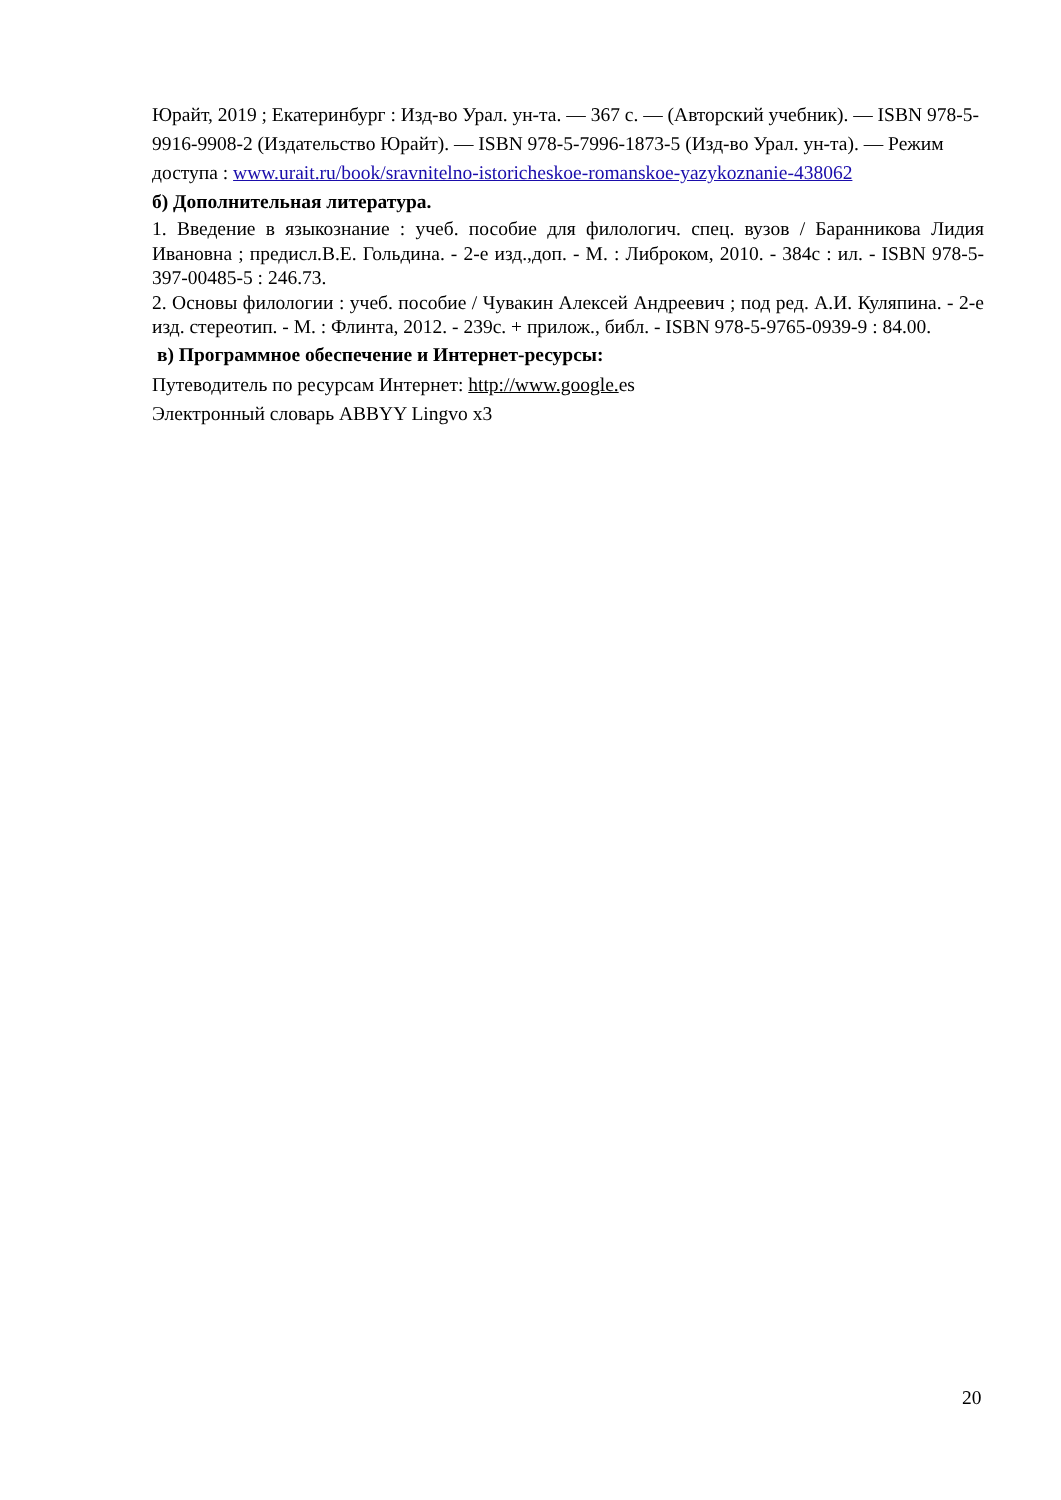Юрайт, 2019 ; Екатеринбург : Изд-во Урал. ун-та. — 367 с. — (Авторский учебник). — ISBN 978-5-9916-9908-2 (Издательство Юрайт). — ISBN 978-5-7996-1873-5 (Изд-во Урал. ун-та). — Режим доступа : www.urait.ru/book/sravnitelno-istoricheskoe-romanskoe-yazykoznanie-438062
б) Дополнительная литература.
1. Введение в языкознание : учеб. пособие для филологич. спец. вузов / Баранникова Лидия Ивановна ; предисл.В.Е. Гольдина. - 2-е изд.,доп. - М. : Либроком, 2010. - 384с : ил. - ISBN 978-5-397-00485-5 : 246.73.
2. Основы филологии : учеб. пособие / Чувакин Алексей Андреевич ; под ред. А.И. Куляпина. - 2-е изд. стереотип. - М. : Флинта, 2012. - 239с. + прилож., библ. - ISBN 978-5-9765-0939-9 : 84.00.
в) Программное обеспечение и Интернет-ресурсы:
Путеводитель по ресурсам Интернет: http://www.google. es
Электронный словарь ABBYY Lingvo x3
20